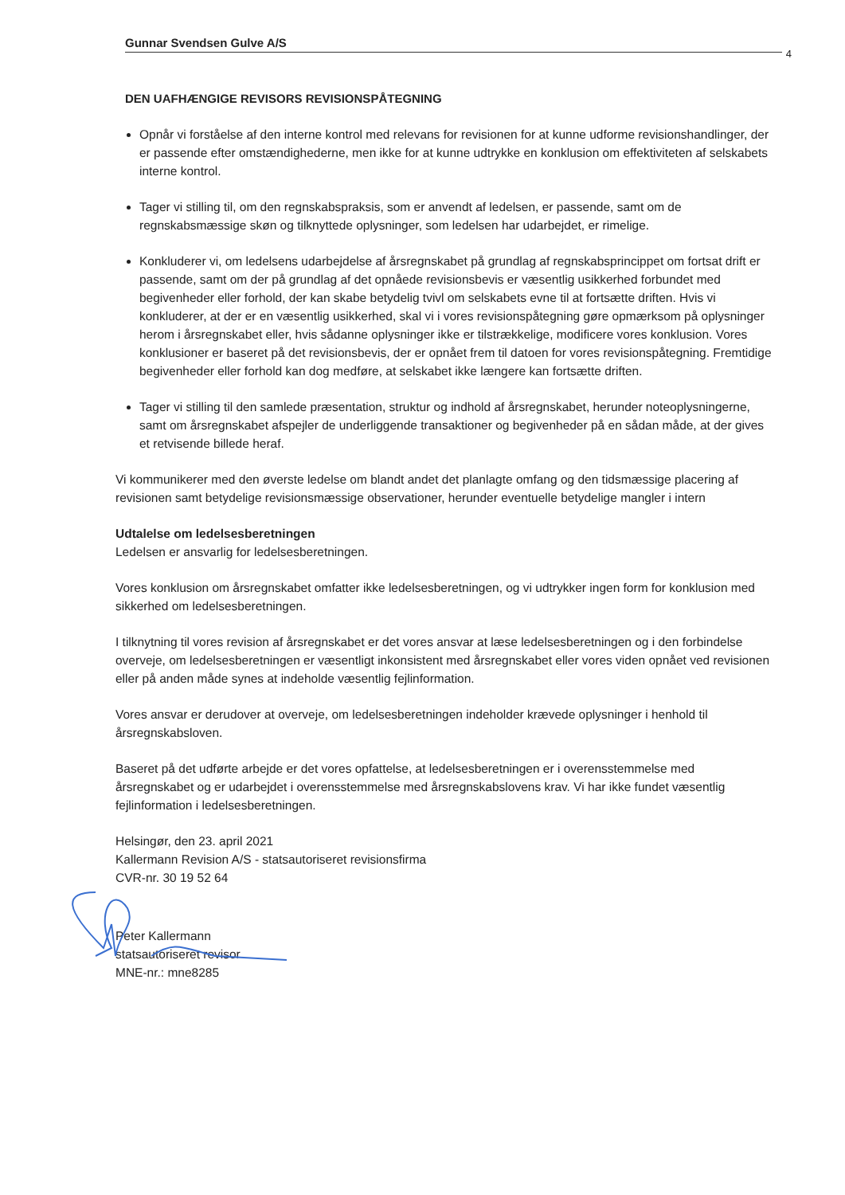Gunnar Svendsen Gulve A/S 4
DEN UAFHÆNGIGE REVISORS REVISIONSPÅTEGNING
Opnår vi forståelse af den interne kontrol med relevans for revisionen for at kunne udforme revisionshandlinger, der er passende efter omstændighederne, men ikke for at kunne udtrykke en konklusion om effektiviteten af selskabets interne kontrol.
Tager vi stilling til, om den regnskabspraksis, som er anvendt af ledelsen, er passende, samt om de regnskabsmæssige skøn og tilknyttede oplysninger, som ledelsen har udarbejdet, er rimelige.
Konkluderer vi, om ledelsens udarbejdelse af årsregnskabet på grundlag af regnskabsprincippet om fortsat drift er passende, samt om der på grundlag af det opnåede revisionsbevis er væsentlig usikkerhed forbundet med begivenheder eller forhold, der kan skabe betydelig tvivl om selskabets evne til at fortsætte driften. Hvis vi konkluderer, at der er en væsentlig usikkerhed, skal vi i vores revisionspåtegning gøre opmærksom på oplysninger herom i årsregnskabet eller, hvis sådanne oplysninger ikke er tilstrækkelige, modificere vores konklusion. Vores konklusioner er baseret på det revisionsbevis, der er opnået frem til datoen for vores revisionspåtegning. Fremtidige begivenheder eller forhold kan dog medføre, at selskabet ikke længere kan fortsætte driften.
Tager vi stilling til den samlede præsentation, struktur og indhold af årsregnskabet, herunder noteoplysningerne, samt om årsregnskabet afspejler de underliggende transaktioner og begivenheder på en sådan måde, at der gives et retvisende billede heraf.
Vi kommunikerer med den øverste ledelse om blandt andet det planlagte omfang og den tidsmæssige placering af revisionen samt betydelige revisionsmæssige observationer, herunder eventuelle betydelige mangler i intern
Udtalelse om ledelsesberetningen
Ledelsen er ansvarlig for ledelsesberetningen.
Vores konklusion om årsregnskabet omfatter ikke ledelsesberetningen, og vi udtrykker ingen form for konklusion med sikkerhed om ledelsesberetningen.
I tilknytning til vores revision af årsregnskabet er det vores ansvar at læse ledelsesberetningen og i den forbindelse overveje, om ledelsesberetningen er væsentligt inkonsistent med årsregnskabet eller vores viden opnået ved revisionen eller på anden måde synes at indeholde væsentlig fejlinformation.
Vores ansvar er derudover at overveje, om ledelsesberetningen indeholder krævede oplysninger i henhold til årsregnskabsloven.
Baseret på det udførte arbejde er det vores opfattelse, at ledelsesberetningen er i overensstemmelse med årsregnskabet og er udarbejdet i overensstemmelse med årsregnskabslovens krav. Vi har ikke fundet væsentlig fejlinformation i ledelsesberetningen.
Helsingør, den 23. april 2021
Kallermann Revision A/S - statsautoriseret revisionsfirma
CVR-nr. 30 19 52 64
Peter Kallermann
statsautoriseret revisor
MNE-nr.: mne8285